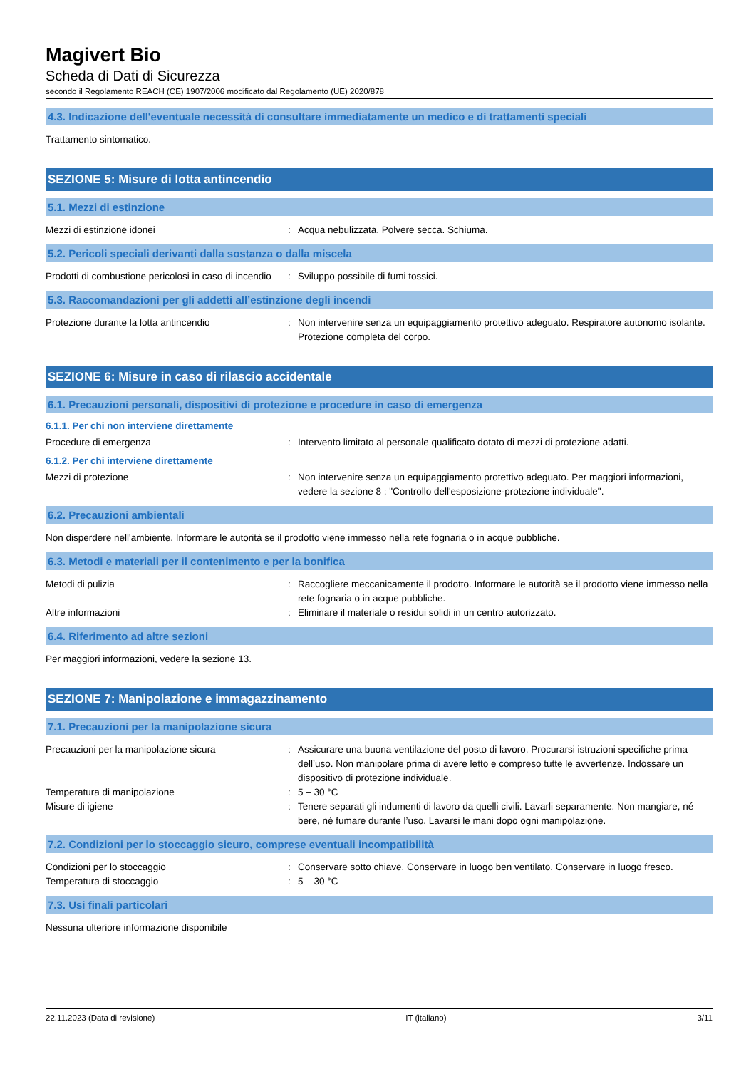Magivert Bio
Scheda di Dati di Sicurezza
secondo il Regolamento REACH (CE) 1907/2006 modificato dal Regolamento (UE) 2020/878
4.3. Indicazione dell'eventuale necessità di consultare immediatamente un medico e di trattamenti speciali
Trattamento sintomatico.
SEZIONE 5: Misure di lotta antincendio
5.1. Mezzi di estinzione
Mezzi di estinzione idonei : Acqua nebulizzata. Polvere secca. Schiuma.
5.2. Pericoli speciali derivanti dalla sostanza o dalla miscela
Prodotti di combustione pericolosi in caso di incendio
: Sviluppo possibile di fumi tossici.
5.3. Raccomandazioni per gli addetti all’estinzione degli incendi
Protezione durante la lotta antincendio : Non intervenire senza un equipaggiamento protettivo adeguato. Respiratore autonomo isolante. Protezione completa del corpo.
SEZIONE 6: Misure in caso di rilascio accidentale
6.1. Precauzioni personali, dispositivi di protezione e procedure in caso di emergenza
6.1.1. Per chi non interviene direttamente
Procedure di emergenza : Intervento limitato al personale qualificato dotato di mezzi di protezione adatti.
6.1.2. Per chi interviene direttamente
Mezzi di protezione : Non intervenire senza un equipaggiamento protettivo adeguato. Per maggiori informazioni, vedere la sezione 8 : "Controllo dell'esposizione-protezione individuale".
6.2. Precauzioni ambientali
Non disperdere nell'ambiente. Informare le autorità se il prodotto viene immesso nella rete fognaria o in acque pubbliche.
6.3. Metodi e materiali per il contenimento e per la bonifica
Metodi di pulizia : Raccogliere meccanicamente il prodotto. Informare le autorità se il prodotto viene immesso nella rete fognaria o in acque pubbliche.
Altre informazioni : Eliminare il materiale o residui solidi in un centro autorizzato.
6.4. Riferimento ad altre sezioni
Per maggiori informazioni, vedere la sezione 13.
SEZIONE 7: Manipolazione e immagazzinamento
7.1. Precauzioni per la manipolazione sicura
Precauzioni per la manipolazione sicura : Assicurare una buona ventilazione del posto di lavoro. Procurarsi istruzioni specifiche prima dell’uso. Non manipolare prima di avere letto e compreso tutte le avvertenze. Indossare un dispositivo di protezione individuale.
Temperatura di manipolazione : 5 – 30 °C
Misure di igiene : Tenere separati gli indumenti di lavoro da quelli civili. Lavarli separamente. Non mangiare, né bere, né fumare durante l’uso. Lavarsi le mani dopo ogni manipolazione.
7.2. Condizioni per lo stoccaggio sicuro, comprese eventuali incompatibilità
Condizioni per lo stoccaggio : Conservare sotto chiave. Conservare in luogo ben ventilato. Conservare in luogo fresco.
Temperatura di stoccaggio : 5 – 30 °C
7.3. Usi finali particolari
Nessuna ulteriore informazione disponibile
22.11.2023 (Data di revisione) IT (italiano) 3/11